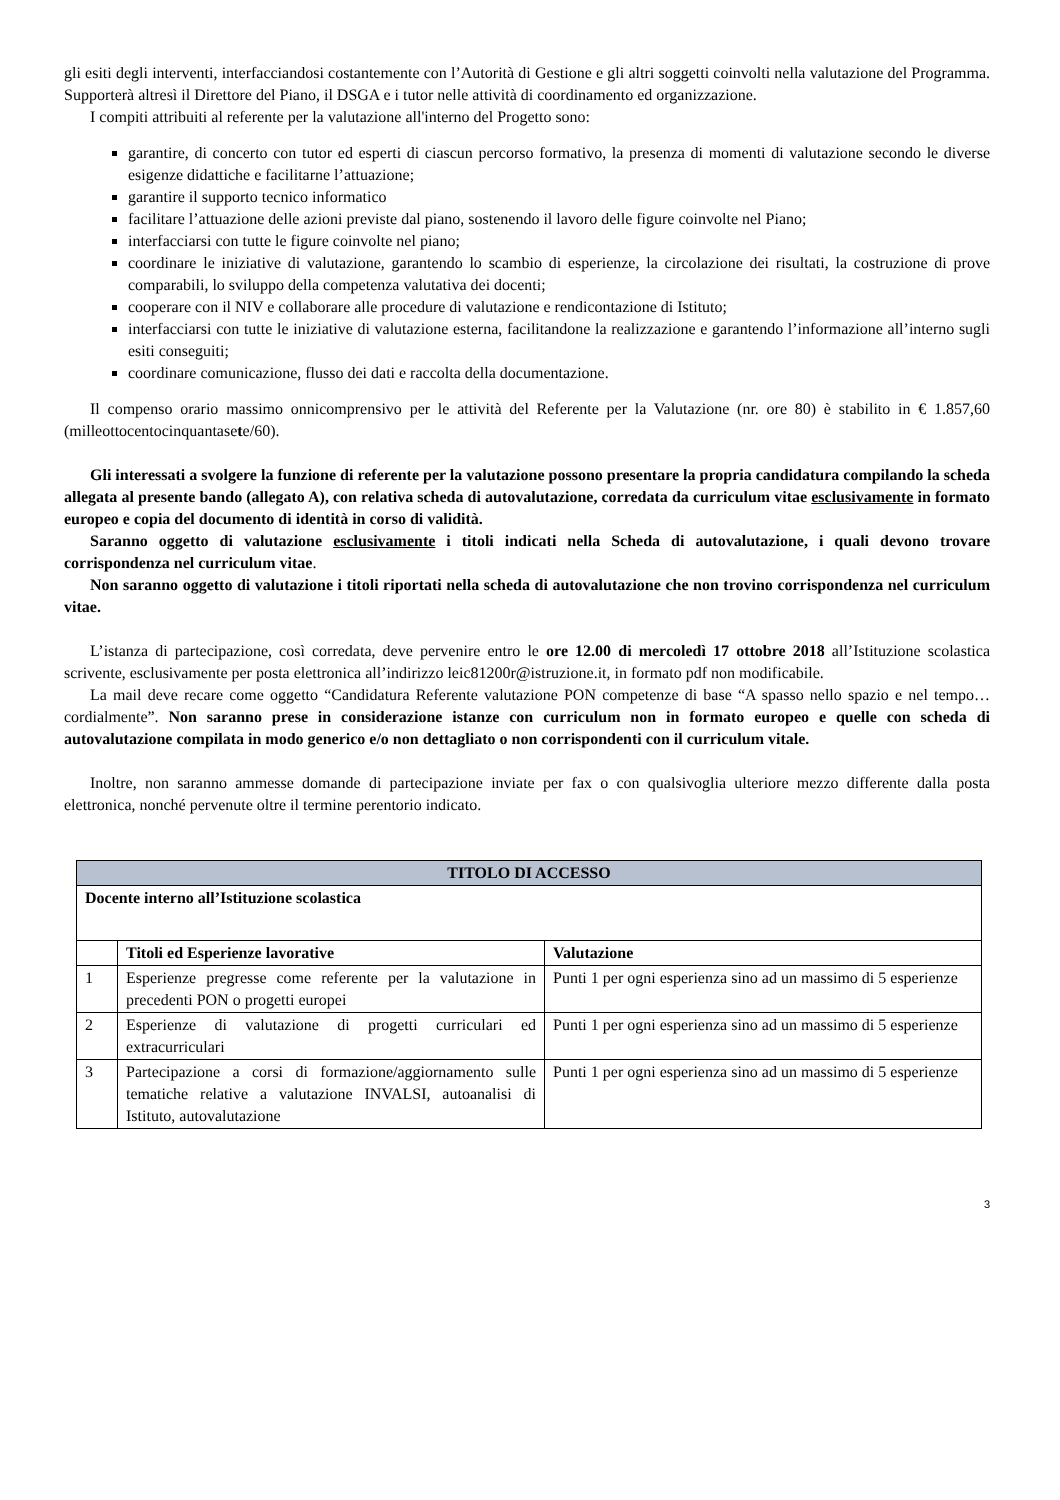gli esiti degli interventi, interfacciandosi costantemente con l’Autorità di Gestione e gli altri soggetti coinvolti nella valutazione del Programma. Supporterà altresì il Direttore del Piano, il DSGA e i tutor nelle attività di coordinamento ed organizzazione.
I compiti attribuiti al referente per la valutazione all'interno del Progetto sono:
garantire, di concerto con tutor ed esperti di ciascun percorso formativo, la presenza di momenti di valutazione secondo le diverse esigenze didattiche e facilitarne l’attuazione;
garantire il supporto tecnico informatico
facilitare l’attuazione delle azioni previste dal piano, sostenendo il lavoro delle figure coinvolte nel Piano;
interfacciarsi con tutte le figure coinvolte nel piano;
coordinare le iniziative di valutazione, garantendo lo scambio di esperienze, la circolazione dei risultati, la costruzione di prove comparabili, lo sviluppo della competenza valutativa dei docenti;
cooperare con il NIV e collaborare alle procedure di valutazione e rendicontazione di Istituto;
interfacciarsi con tutte le iniziative di valutazione esterna, facilitandone la realizzazione e garantendo l’informazione all’interno sugli esiti conseguiti;
coordinare comunicazione, flusso dei dati e raccolta della documentazione.
Il compenso orario massimo onnicomprensivo per le attività del Referente per la Valutazione (nr. ore 80) è stabilito in € 1.857,60 (milleottocentocinquantasete/60).
Gli interessati a svolgere la funzione di referente per la valutazione possono presentare la propria candidatura compilando la scheda allegata al presente bando (allegato A), con relativa scheda di autovalutazione, corredata da curriculum vitae esclusivamente in formato europeo e copia del documento di identità in corso di validità.
Saranno oggetto di valutazione esclusivamente i titoli indicati nella Scheda di autovalutazione, i quali devono trovare corrispondenza nel curriculum vitae.
Non saranno oggetto di valutazione i titoli riportati nella scheda di autovalutazione che non trovino corrispondenza nel curriculum vitae.
L’istanza di partecipazione, così corredata, deve pervenire entro le ore 12.00 di mercoledì 17 ottobre 2018 all’Istituzione scolastica scrivente, esclusivamente per posta elettronica all’indirizzo leic81200r@istruzione.it, in formato pdf non modificabile.
La mail deve recare come oggetto “Candidatura Referente valutazione PON competenze di base “A spasso nello spazio e nel tempo…cordialmente”. Non saranno prese in considerazione istanze con curriculum non in formato europeo e quelle con scheda di autovalutazione compilata in modo generico e/o non dettagliato o non corrispondenti con il curriculum vitale.
Inoltre, non saranno ammesse domande di partecipazione inviate per fax o con qualsivoglia ulteriore mezzo differente dalla posta elettronica, nonché pervenute oltre il termine perentorio indicato.
| TITOLO DI ACCESSO | | |
| --- | --- | --- |
| Docente interno all’Istituzione scolastica | | |
| | Titoli ed Esperienze lavorative | Valutazione |
| 1 | Esperienze pregresse come referente per la valutazione in precedenti PON o progetti europei | Punti 1 per ogni esperienza sino ad un massimo di 5 esperienze |
| 2 | Esperienze di valutazione di progetti curriculari ed extracurriculari | Punti 1 per ogni esperienza sino ad un massimo di 5 esperienze |
| 3 | Partecipazione a corsi di formazione/aggiornamento sulle tematiche relative a valutazione INVALSI, autoanalisi di Istituto, autovalutazione | Punti 1 per ogni esperienza sino ad un massimo di 5 esperienze |
3